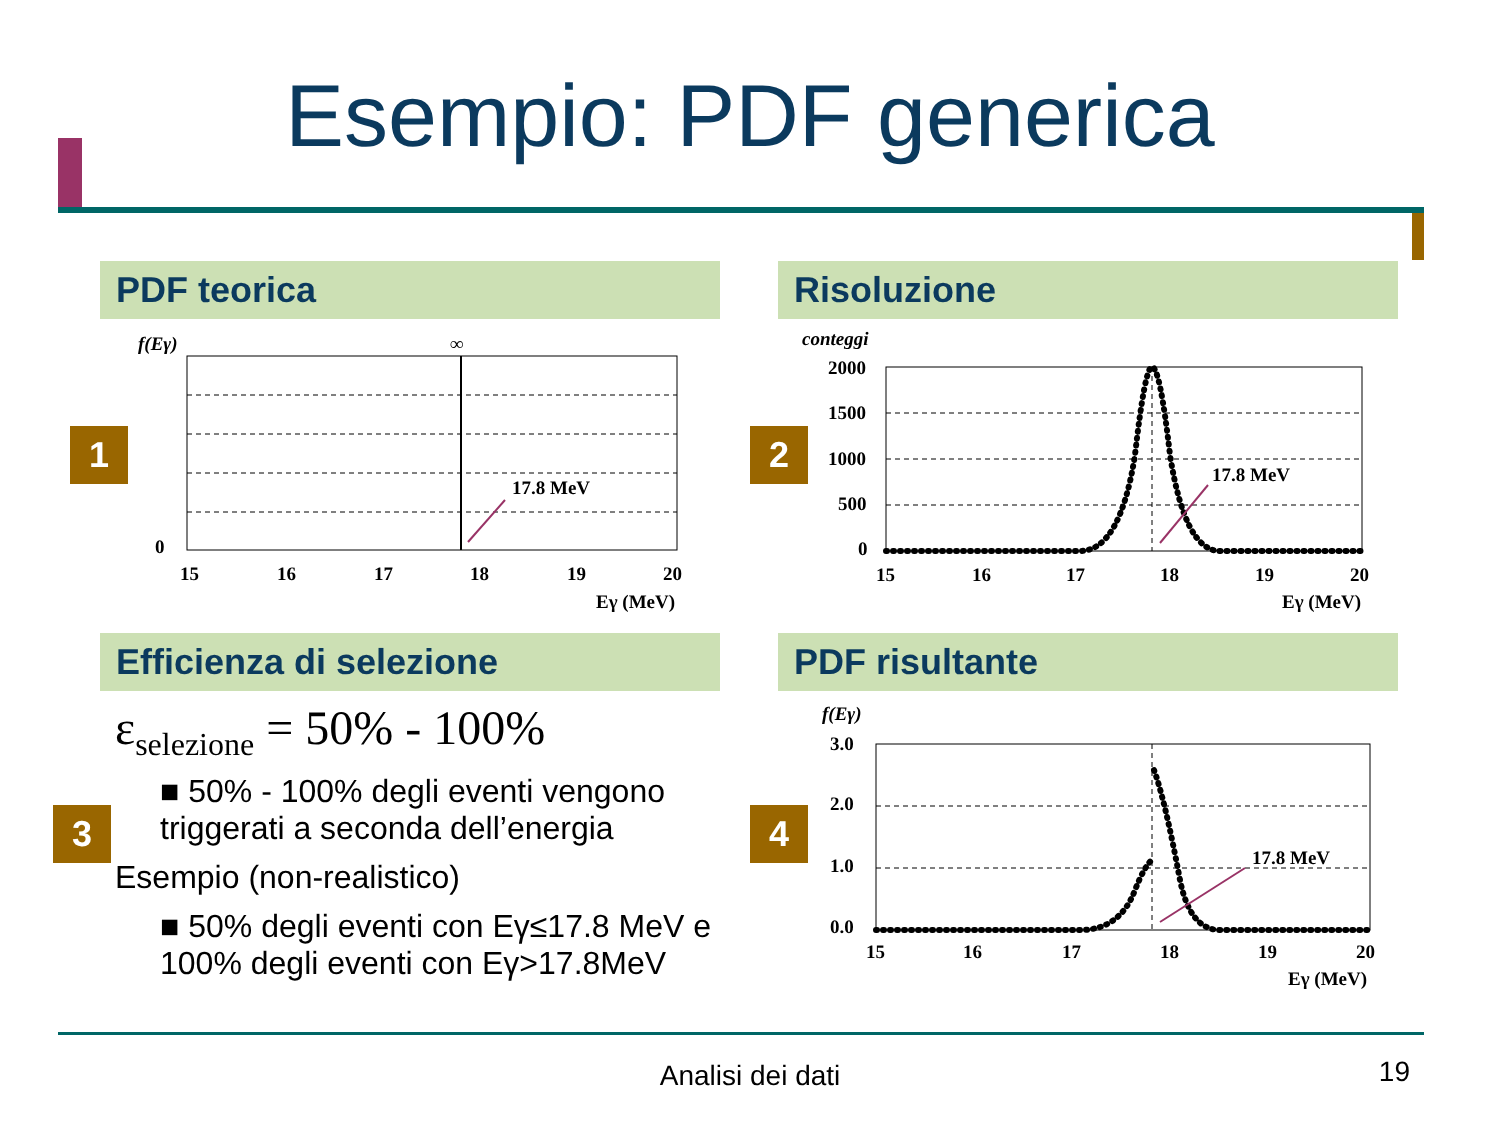Esempio: PDF generica
PDF teorica Risoluzione
Efficienza di selezione PDF risultante
1 2
3 4
f(Eγ)
∞
17.8 MeV
0
15
16
17
18
19
20
Eγ (MeV)
conteggi
2000
1500
1000
500
0
17.8 MeV
15
16
17
18
19
20
Eγ (MeV)
ε<sub>selezione</sub> = 50% - 100%
■ 50% - 100% degli eventi vengono triggerati a seconda dell’energia
Esempio (non-realistico)
■ 50% degli eventi con Eγ≤17.8 MeV e 100% degli eventi con Eγ>17.8MeV
f(Eγ)
3.0
2.0
1.0
0.0
17.8 MeV
15
16
17
18
19
20
Eγ (MeV)
Analisi dei dati 19